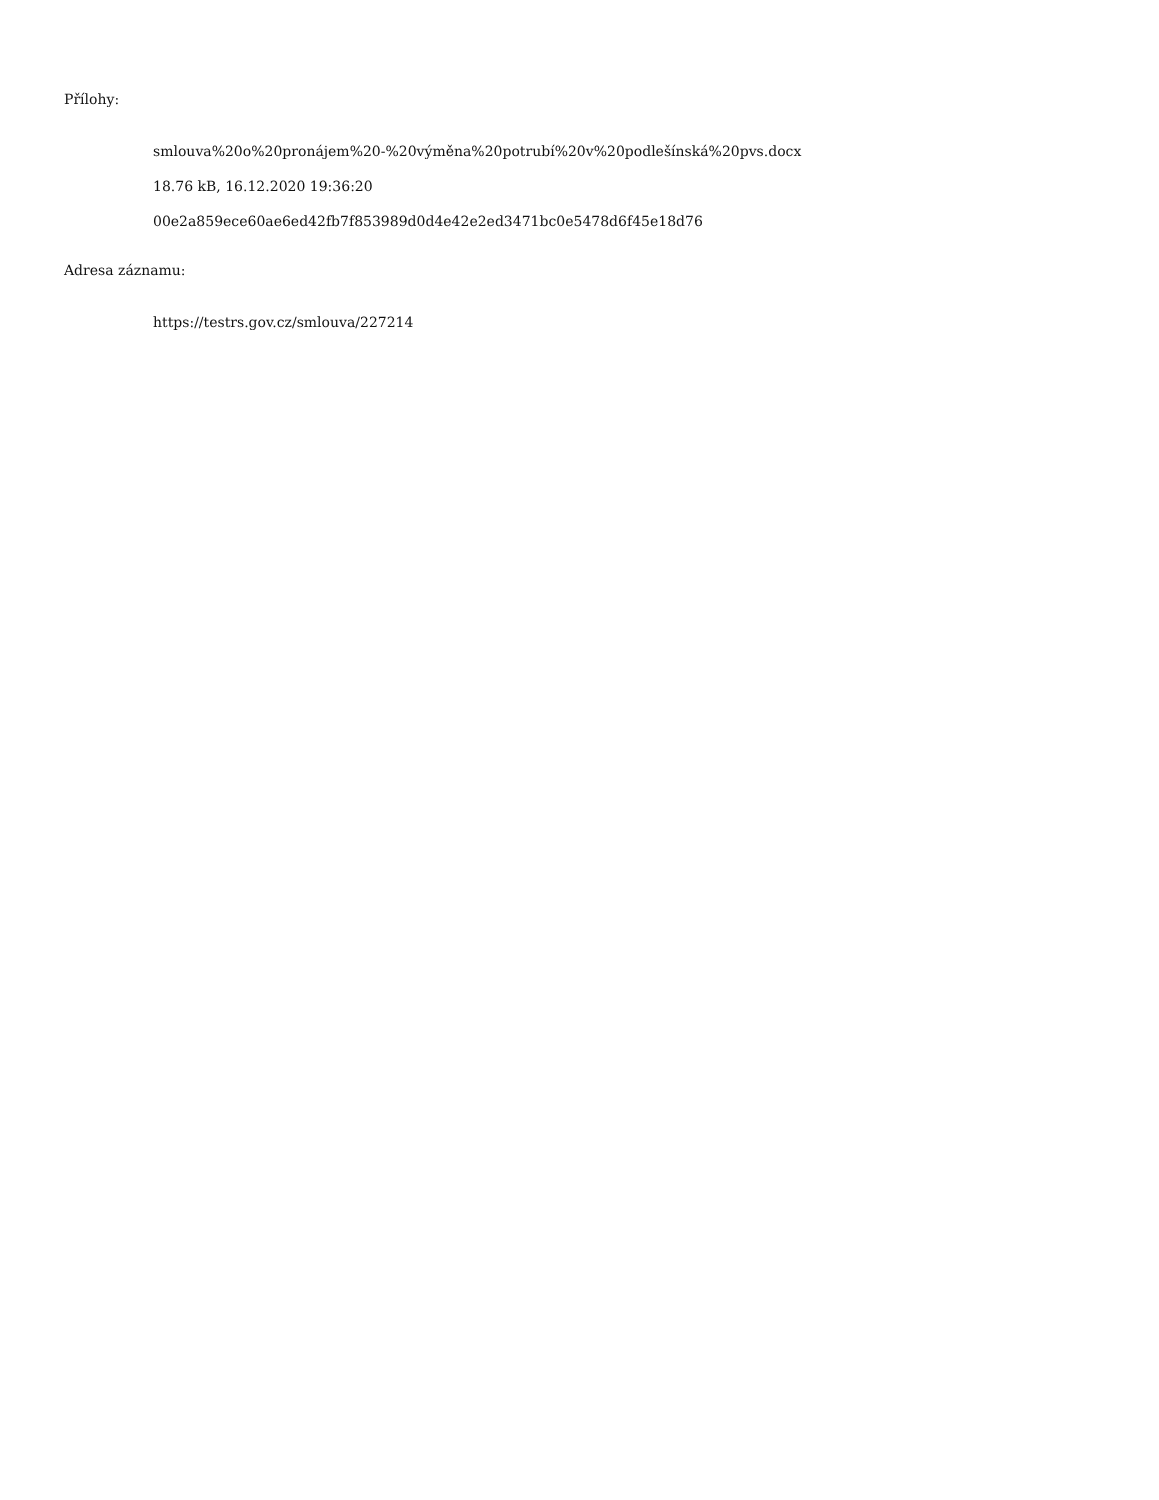Přílohy:
smlouva%20o%20pronájem%20-%20výměna%20potrubí%20v%20podlešínská%20pvs.docx
18.76 kB, 16.12.2020 19:36:20
00e2a859ece60ae6ed42fb7f853989d0d4e42e2ed3471bc0e5478d6f45e18d76
Adresa záznamu:
https://testrs.gov.cz/smlouva/227214